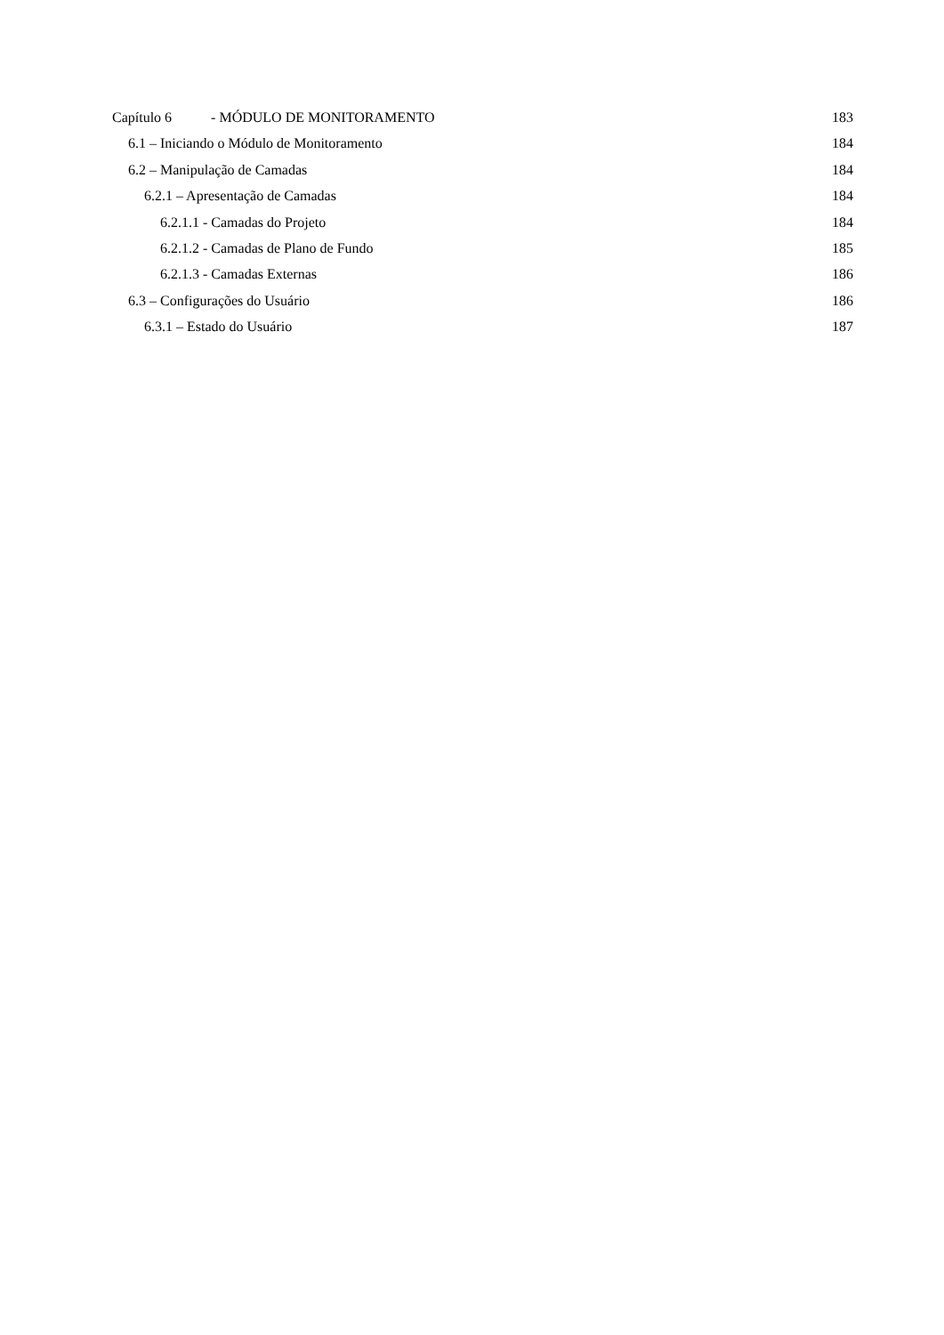Capítulo 6 - MÓDULO DE MONITORAMENTO 183
6.1 – Iniciando o Módulo de Monitoramento 184
6.2 – Manipulação de Camadas 184
6.2.1 – Apresentação de Camadas 184
6.2.1.1 - Camadas do Projeto 184
6.2.1.2 - Camadas de Plano de Fundo 185
6.2.1.3 - Camadas Externas 186
6.3 – Configurações do Usuário 186
6.3.1 – Estado do Usuário 187